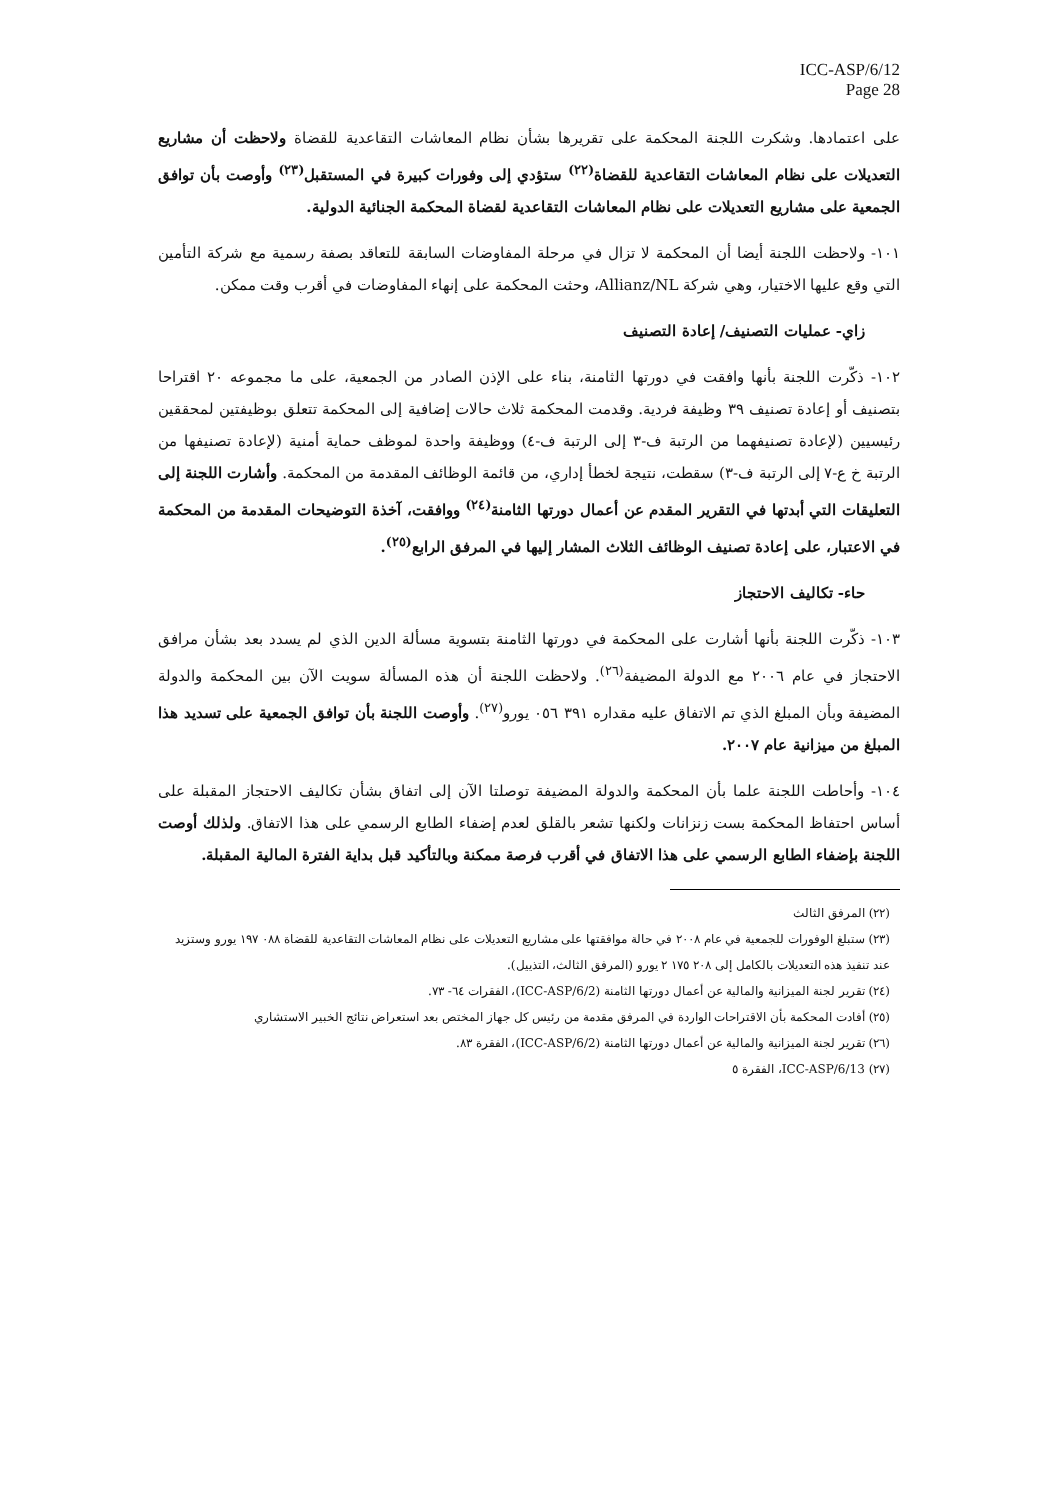ICC-ASP/6/12
Page 28
على اعتمادها. وشكرت اللجنة المحكمة على تقريرها بشأن نظام المعاشات التقاعدية للقضاة ولاحظت أن مشاريع التعديلات على نظام المعاشات التقاعدية للقضاة<sup>(٢٢)</sup> ستؤدي إلى وفورات كبيرة في المستقبل<sup>(٢٣)</sup> وأوصت بأن توافق الجمعية على مشاريع التعديلات على نظام المعاشات التقاعدية لقضاة المحكمة الجنائية الدولية.
١٠١- ولاحظت اللجنة أيضا أن المحكمة لا تزال في مرحلة المفاوضات السابقة للتعاقد بصفة رسمية مع شركة التأمين التي وقع عليها الاختيار، وهي شركة Allianz/NL، وحثت المحكمة على إنهاء المفاوضات في أقرب وقت ممكن.
زاي- عمليات التصنيف/ إعادة التصنيف
١٠٢- ذكّرت اللجنة بأنها وافقت في دورتها الثامنة، بناء على الإذن الصادر من الجمعية، على ما مجموعه ٢٠ اقتراحا بتصنيف أو إعادة تصنيف ٣٩ وظيفة فردية. وقدمت المحكمة ثلاث حالات إضافية إلى المحكمة تتعلق بوظيفتين لمحققين رئيسيين (لإعادة تصنيفهما من الرتبة ف-٣ إلى الرتبة ف-٤) ووظيفة واحدة لموظف حماية أمنية (لإعادة تصنيفها من الرتبة خ ع-٧ إلى الرتبة ف-٣) سقطت، نتيجة لخطأ إداري، من قائمة الوظائف المقدمة من المحكمة. وأشارت اللجنة إلى التعليقات التي أبدتها في التقرير المقدم عن أعمال دورتها الثامنة<sup>(٢٤)</sup> ووافقت، آخذة التوضيحات المقدمة من المحكمة في الاعتبار، على إعادة تصنيف الوظائف الثلاث المشار إليها في المرفق الرابع<sup>(٢٥)</sup>.
حاء- تكاليف الاحتجاز
١٠٣- ذكّرت اللجنة بأنها أشارت على المحكمة في دورتها الثامنة بتسوية مسألة الدين الذي لم يسدد بعد بشأن مرافق الاحتجاز في عام ٢٠٠٦ مع الدولة المضيفة<sup>(٢٦)</sup>. ولاحظت اللجنة أن هذه المسألة سويت الآن بين المحكمة والدولة المضيفة وبأن المبلغ الذي تم الاتفاق عليه مقداره ٣٩١ ٠٥٦ يورو<sup>(٢٧)</sup>. وأوصت اللجنة بأن توافق الجمعية على تسديد هذا المبلغ من ميزانية عام ٢٠٠٧.
١٠٤- وأحاطت اللجنة علما بأن المحكمة والدولة المضيفة توصلتا الآن إلى اتفاق بشأن تكاليف الاحتجاز المقبلة على أساس احتفاظ المحكمة بست زنزانات ولكنها تشعر بالقلق لعدم إضفاء الطابع الرسمي على هذا الاتفاق. ولذلك أوصت اللجنة بإضفاء الطابع الرسمي على هذا الاتفاق في أقرب فرصة ممكنة وبالتأكيد قبل بداية الفترة المالية المقبلة.
(٢٢) المرفق الثالث
(٢٣) ستبلغ الوفورات للجمعية في عام ٢٠٠٨ في حالة موافقتها على مشاريع التعديلات على نظام المعاشات التقاعدية للقضاة ٠٨٨ ١٩٧ يورو وستزيد عند تنفيذ هذه التعديلات بالكامل إلى ٢٠٨ ١٧٥ ٢ يورو (المرفق الثالث، التذييل).
(٢٤) تقرير لجنة الميزانية والمالية عن أعمال دورتها الثامنة (ICC-ASP/6/2)، الفقرات ٦٤- ٧٣.
(٢٥) أفادت المحكمة بأن الاقتراحات الواردة في المرفق مقدمة من رئيس كل جهاز المختص بعد استعراض نتائج الخبير الاستشاري
(٢٦) تقرير لجنة الميزانية والمالية عن أعمال دورتها الثامنة (ICC-ASP/6/2)، الفقرة ٨٣.
(٢٧) ICC-ASP/6/13، الفقرة ٥